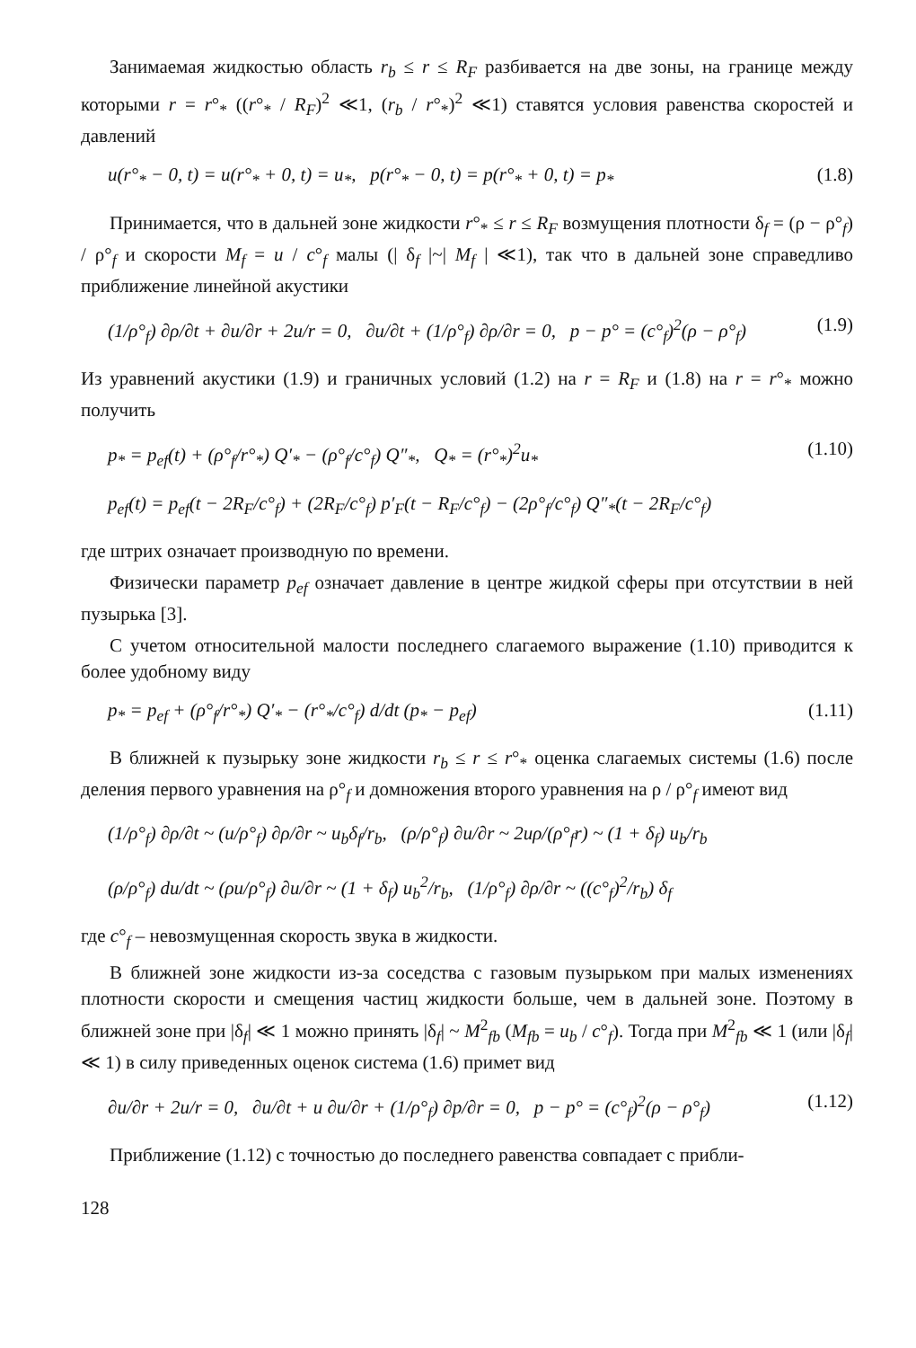Занимаемая жидкостью область r<sub>b</sub> ≤ r ≤ R<sub>F</sub> разбивается на две зоны, на границе между которыми r = r°<sub>*</sub> ((r°<sub>*</sub> / R<sub>F</sub>)<sup>2</sup> ≪1, (r<sub>b</sub> / r°<sub>*</sub>)<sup>2</sup> ≪1) ставятся условия равенства скоростей и давлений
u(r°<sub>*</sub> − 0, t) = u(r°<sub>*</sub> + 0, t) = u<sub>*</sub>, p(r°<sub>*</sub> − 0, t) = p(r°<sub>*</sub> + 0, t) = p<sub>*</sub> (1.8)
Принимается, что в дальней зоне жидкости r°<sub>*</sub> ≤ r ≤ R<sub>F</sub> возмущения плотности δ<sub>f</sub> = (ρ − ρ°<sub>f</sub>) / ρ°<sub>f</sub> и скорости M<sub>f</sub> = u / c°<sub>f</sub> малы (| δ<sub>f</sub> |~| M<sub>f</sub> | ≪1), так что в дальней зоне справедливо приближение линейной акустики
(1/ρ°<sub>f</sub>) ∂ρ/∂t + ∂u/∂r + 2u/r = 0, ∂u/∂t + (1/ρ°<sub>f</sub>) ∂ρ/∂r = 0, p − p° = (c°<sub>f</sub>)<sup>2</sup>(ρ − ρ°<sub>f</sub>) (1.9)
Из уравнений акустики (1.9) и граничных условий (1.2) на r = R<sub>F</sub> и (1.8) на r = r°<sub>*</sub> можно получить
p<sub>*</sub> = p<sub>ef</sub>(t) + (ρ°<sub>f</sub>/r°<sub>*</sub>) Q′<sub>*</sub> − (ρ°<sub>f</sub>/c°<sub>f</sub>) Q″<sub>*</sub>, Q<sub>*</sub> = (r°<sub>*</sub>)<sup>2</sup>u<sub>*</sub> (1.10)
p<sub>ef</sub>(t) = p<sub>ef</sub>(t − 2R<sub>F</sub>/c°<sub>f</sub>) + (2R<sub>F</sub>/c°<sub>f</sub>) p′<sub>F</sub>(t − R<sub>F</sub>/c°<sub>f</sub>) − (2ρ°<sub>f</sub>/c°<sub>f</sub>) Q″<sub>*</sub>(t − 2R<sub>F</sub>/c°<sub>f</sub>)
где штрих означает производную по времени.
Физически параметр p<sub>ef</sub> означает давление в центре жидкой сферы при отсутствии в ней пузырька [3].
С учетом относительной малости последнего слагаемого выражение (1.10) приводится к более удобному виду
p<sub>*</sub> = p<sub>ef</sub> + (ρ°<sub>f</sub>/r°<sub>*</sub>) Q′<sub>*</sub> − (r°<sub>*</sub>/c°<sub>f</sub>) d/dt (p<sub>*</sub> − p<sub>ef</sub>) (1.11)
В ближней к пузырьку зоне жидкости r<sub>b</sub> ≤ r ≤ r°<sub>*</sub> оценка слагаемых системы (1.6) после деления первого уравнения на ρ°<sub>f</sub> и домножения второго уравнения на ρ / ρ°<sub>f</sub> имеют вид
(1/ρ°<sub>f</sub>) ∂ρ/∂t ~ (u/ρ°<sub>f</sub>) ∂ρ/∂r ~ u<sub>b</sub>δ<sub>f</sub>/r<sub>b</sub>, (ρ/ρ°<sub>f</sub>) ∂u/∂r ~ 2uρ/(ρ°<sub>f</sub>r) ~ (1 + δ<sub>f</sub>) u<sub>b</sub>/r<sub>b</sub>
(ρ/ρ°<sub>f</sub>) du/dt ~ (ρu/ρ°<sub>f</sub>) ∂u/∂r ~ (1 + δ<sub>f</sub>) u<sub>b</sub><sup>2</sup>/r<sub>b</sub>, (1/ρ°<sub>f</sub>) ∂ρ/∂r ~ ((c°<sub>f</sub>)<sup>2</sup>/r<sub>b</sub>) δ<sub>f</sub>
где c°<sub>f</sub> – невозмущенная скорость звука в жидкости.
В ближней зоне жидкости из-за соседства с газовым пузырьком при малых изменениях плотности скорости и смещения частиц жидкости больше, чем в дальней зоне. Поэтому в ближней зоне при |δ<sub>f</sub>| ≪ 1 можно принять |δ<sub>f</sub>| ~ M<sup>2</sup><sub>fb</sub> (M<sub>fb</sub> = u<sub>b</sub> / c°<sub>f</sub>). Тогда при M<sup>2</sup><sub>fb</sub> ≪ 1 (или |δ<sub>f</sub>| ≪ 1) в силу приведенных оценок система (1.6) примет вид
∂u/∂r + 2u/r = 0, ∂u/∂t + u ∂u/∂r + (1/ρ°<sub>f</sub>) ∂p/∂r = 0, p − p° = (c°<sub>f</sub>)<sup>2</sup>(ρ − ρ°<sub>f</sub>) (1.12)
Приближение (1.12) с точностью до последнего равенства совпадает с прибли-
128